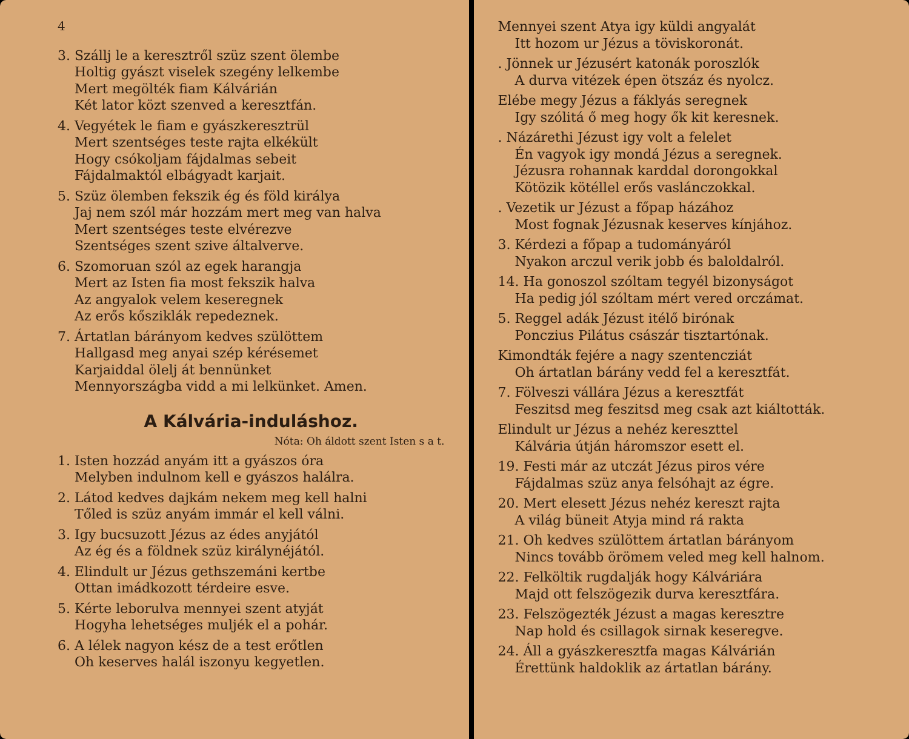4
3. Szállj le a keresztről szüz szent ölembe
Holtig gyászt viselek szegény lelkembe
Mert megölték fiam Kálvárián
Két lator közt szenved a keresztfán.
4. Vegyétek le fiam e gyászkeresztrül
Mert szentséges teste rajta elkékült
Hogy csókoljam fájdalmas sebeit
Fájdalmaktól elbágyadt karjait.
5. Szüz ölemben fekszik ég és föld királya
Jaj nem szól már hozzám mert meg van halva
Mert szentséges teste elvérezve
Szentséges szent szive általverve.
6. Szomoruan szól az egek harangja
Mert az Isten fia most fekszik halva
Az angyalok velem keseregnek
Az erős kősziklák repedeznek.
7. Ártatlan bárányom kedves szülöttem
Hallgasd meg anyai szép kérésemet
Karjaiddal ölelj át bennünket
Mennyországba vidd a mi lelkünket. Amen.
A Kálvária-induláshoz.
Nóta: Oh áldott szent Isten s a t.
1. Isten hozzád anyám itt a gyászos óra
Melyben indulnom kell e gyászos halálra.
2. Látod kedves dajkám nekem meg kell halni
Tőled is szüz anyám immár el kell válni.
3. Igy bucsuzott Jézus az édes anyjától
Az ég és a földnek szüz királynéjától.
4. Elindult ur Jézus gethszemáni kertbe
Ottan imádkozott térdeire esve.
5. Kérte leborulva mennyei szent atyját
Hogyha lehetséges muljék el a pohár.
6. A lélek nagyon kész de a test erőtlen
Oh keserves halál iszonyu kegyetlen.
Mennyei szent Atya igy küldi angyalát
Itt hozom ur Jézus a töviskoronát.
. Jönnek ur Jézusért katonák poroszlók
A durva vitézek épen ötszáz és nyolcz.
Elébe megy Jézus a fáklyás seregnek
Igy szólitá ő meg hogy ők kit keresnek.
. Názárethi Jézust igy volt a felelet
Én vagyok igy mondá Jézus a seregnek.
Jézusra rohannak karddal dorongokkal
Kötözik kötéllel erős vaslánczokkal.
. Vezetik ur Jézust a főpap házához
Most fognak Jézusnak keserves kínjához.
3. Kérdezi a főpap a tudományáról
Nyakon arczul verik jobb és baloldalról.
14. Ha gonoszol szóltam tegyél bizonyságot
Ha pedig jól szóltam mért vered orczámat.
5. Reggel adák Jézust itélő birónak
Ponczius Pilátus császár tisztartónak.
Kimondták fejére a nagy szentencziát
Oh ártatlan bárány vedd fel a keresztfát.
7. Fölveszi vállára Jézus a keresztfát
Feszitsd meg feszitsd meg csak azt kiáltották.
Elindult ur Jézus a nehéz kereszttel
Kálvária útján háromszor esett el.
19. Festi már az utczát Jézus piros vére
Fájdalmas szüz anya felsóhajt az égre.
20. Mert elesett Jézus nehéz kereszt rajta
A világ büneit Atyja mind rá rakta
21. Oh kedves szülöttem ártatlan bárányom
Nincs tovább örömem veled meg kell halnom.
22. Felköltik rugdalják hogy Kálváriára
Majd ott felszögezik durva keresztfára.
23. Felszögezték Jézust a magas keresztre
Nap hold és csillagok sirnak keseregve.
24. Áll a gyászkeresztfa magas Kálvárián
Érettünk haldoklik az ártatlan bárány.